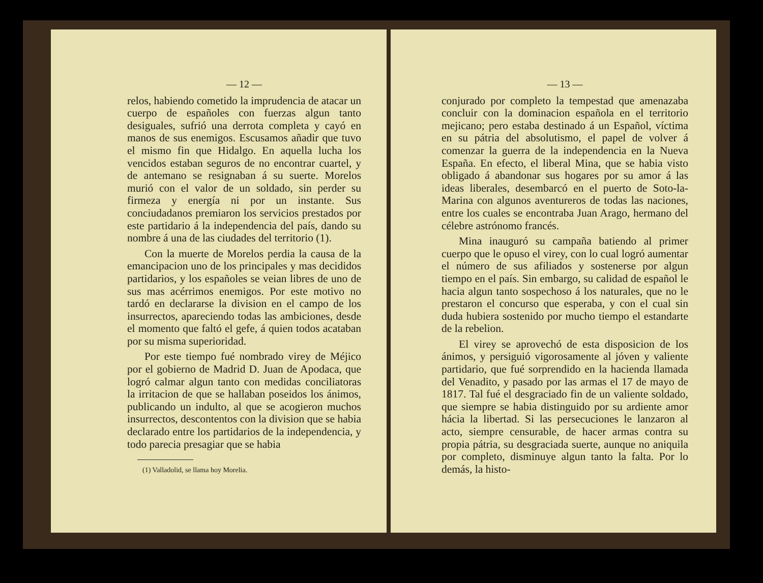— 12 —
relos, habiendo cometido la imprudencia de atacar un cuerpo de españoles con fuerzas algun tanto desiguales, sufrió una derrota completa y cayó en manos de sus enemigos. Escusamos añadir que tuvo el mismo fin que Hidalgo. En aquella lucha los vencidos estaban seguros de no encontrar cuartel, y de antemano se resignaban á su suerte. Morelos murió con el valor de un soldado, sin perder su firmeza y energía ni por un instante. Sus conciudadanos premiaron los servicios prestados por este partidario á la independencia del país, dando su nombre á una de las ciudades del territorio (1).
Con la muerte de Morelos perdia la causa de la emancipacion uno de los principales y mas decididos partidarios, y los españoles se veian libres de uno de sus mas acérrimos enemigos. Por este motivo no tardó en declararse la division en el campo de los insurrectos, apareciendo todas las ambiciones, desde el momento que faltó el gefe, á quien todos acataban por su misma superioridad.
Por este tiempo fué nombrado virey de Méjico por el gobierno de Madrid D. Juan de Apodaca, que logró calmar algun tanto con medidas conciliatoras la irritacion de que se hallaban poseidos los ánimos, publicando un indulto, al que se acogieron muchos insurrectos, descontentos con la division que se habia declarado entre los partidarios de la independencia, y todo parecia presagiar que se habia
(1) Valladolid, se llama hoy Morelia.
— 13 —
conjurado por completo la tempestad que amenazaba concluir con la dominacion española en el territorio mejicano; pero estaba destinado á un Español, víctima en su pátria del absolutismo, el papel de volver á comenzar la guerra de la independencia en la Nueva España. En efecto, el liberal Mina, que se habia visto obligado á abandonar sus hogares por su amor á las ideas liberales, desembarcó en el puerto de Soto-la-Marina con algunos aventureros de todas las naciones, entre los cuales se encontraba Juan Arago, hermano del célebre astrónomo francés.
Mina inauguró su campaña batiendo al primer cuerpo que le opuso el virey, con lo cual logró aumentar el número de sus afiliados y sostenerse por algun tiempo en el país. Sin embargo, su calidad de español le hacia algun tanto sospechoso á los naturales, que no le prestaron el concurso que esperaba, y con el cual sin duda hubiera sostenido por mucho tiempo el estandarte de la rebelion.
El virey se aprovechó de esta disposicion de los ánimos, y persiguió vigorosamente al jóven y valiente partidario, que fué sorprendido en la hacienda llamada del Venadito, y pasado por las armas el 17 de mayo de 1817. Tal fué el desgraciado fin de un valiente soldado, que siempre se habia distinguido por su ardiente amor hácia la libertad. Si las persecuciones le lanzaron al acto, siempre censurable, de hacer armas contra su propia pátria, su desgraciada suerte, aunque no aniquila por completo, disminuye algun tanto la falta. Por lo demás, la histo-